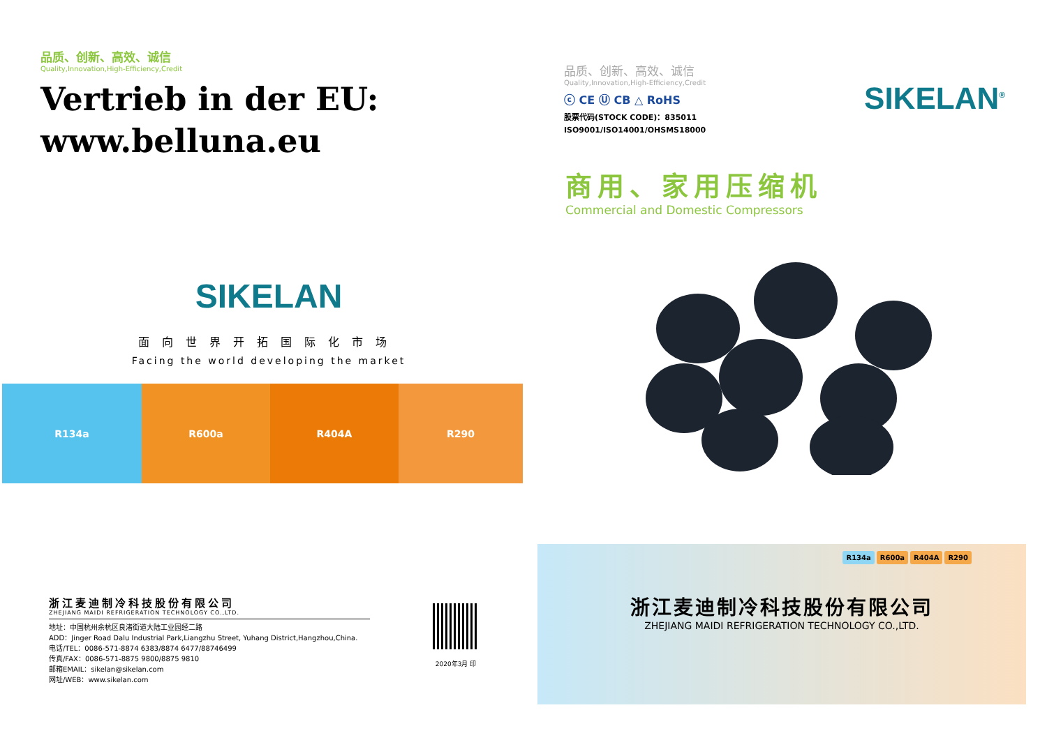品质、创新、高效、诚信
Quality,Innovation,High-Efficiency,Credit
Vertrieb in der EU:
www.belluna.eu
SIKELAN
面向世界开拓国际化市场
Facing the world developing the market
R134a R600a R404A R290
浙江麦迪制冷科技股份有限公司
ZHEJIANG MAIDI REFRIGERATION TECHNOLOGY CO.,LTD.
地址：中国杭州余杭区良渚街道大陆工业园经二路
ADD：Jinger Road Dalu Industrial Park,Liangzhu Street, Yuhang District,Hangzhou,China.
电话/TEL：0086-571-8874 6383/8874 6477/88746499
传真/FAX：0086-571-8875 9800/8875 9810
邮箱EMAIL：sikelan@sikelan.com
网址/WEB：www.sikelan.com
2020年3月 印
品质、创新、高效、诚信
Quality,Innovation,High-Efficiency,Credit
ⓒ CE Ⓤ CB △ RoHS
股票代码(STOCK CODE)：835011
ISO9001/ISO14001/OHSMS18000
SIKELAN<sup>®</sup>
商用、家用压缩机
Commercial and Domestic Compressors
R134a R600a R404A R290
浙江麦迪制冷科技股份有限公司
ZHEJIANG MAIDI REFRIGERATION TECHNOLOGY CO.,LTD.